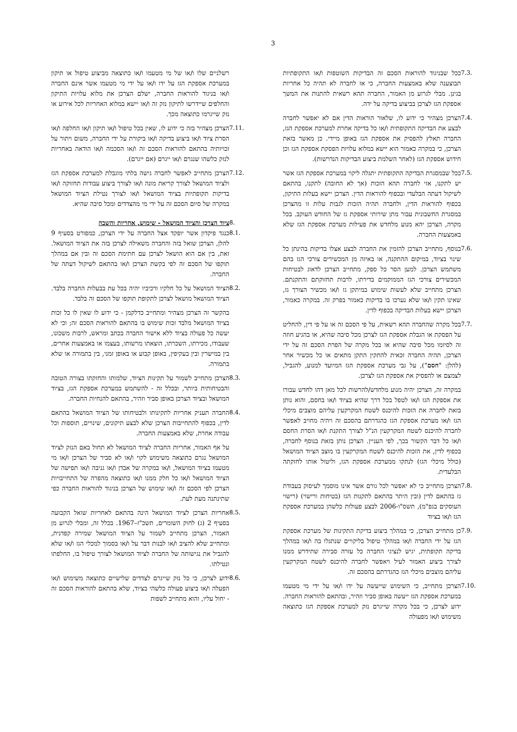3
7.3. ככל שבניגוד להוראות הסכם זה הבדיקות השוטפות ו/או התקופתיות תבוצענה שלא באמצעות החברה, כי אז לחברה לא תהיה כל אחריות בגינן. מבלי לגרוע מן האמור, החברה תהא רשאית להתנות את המשך אספקת הגז לצרכן בביצוע בדיקה על ידה.
7.4. הצרכן מצהיר כי ידוע לו, שלאור הוראות הדין אם לא יאפשר לחברה לבצע את הבדיקה התקופתית ו/או כל בדיקה אחרת למערכת אספקת הגז, החברה תאלץ להפסיק את אספקת הגז באופן מיידי. כן מאשר בזאת הצרכן, כי במקרה כאמור הוא יישא במלוא עלויות הפסקת אספקת הגז וכן חידוש אספקת הגז (לאחר השלמת ביצוע הבדיקות הנדרשות).
7.5. ככל שבמסגרת הבדיקה התקופתית יתגלה ליקוי במערכת אספקת הגז אשר יש לתקנו, אזי לחברה תהא הזכות (אך לא החובה) לתקנו, בהתאם לשיקול דעתה הבלעדי ובכפוף להוראות הדין. הצרכן יישא בעלות התיקון, בכפוף להוראות הדין, ולחברה תהיה הזכות לגבות עלות זו מהצרכן במסגרת החשבונית עבור מתן שירותי אספקת גז של החודש העוקב. בכל מקרה, הצרכן יהא מנוע מלחדש את פעילות מערכת אספקת הגז שלא באמצעות החברה.
7.6. בנוסף, מתחייב הצרכן להזמין את החברה לבצע אצלו בדיקות בהינתן כל שינוי בציוד, במיקום ההתקנה, או באיזה מן המכשירים צורכי הגז בהם משתמש הצרכן. למען הסר כל ספק, מתחייב הצרכן לדאוג לבטיחות המכשירים צורכי הגז הממוקמים בדירתו, לרבות תחזוקתם והתקנתם. הצרכן מתחייב שלא לעשות שימוש במיתקן גז ו/או מכשיר הצורך גז, שאינו תקין ו/או שלא נערכו בו בדיקות כאמור בפרק זה. במקרה כאמור, הצרכן יישא בעלות הבדיקה בכפוף לדין.
7.7. בכל מקרה שהחברה תהא רשאית, על פי הסכם זה או על פי דין, להחליט על הפסקת או הגבלת אספקת הגז לצרכן מכל סיבה שהיא, או בהגיע חוזה זה לסיומו מכל סיבה שהיא או בכל מקרה של הפרת הסכם זה על ידי הצרכן, תהיה החברה זכאית להתקין התקן מתאים או כל מכשיר אחר (להלן: "חסם"), על גבי מערכת אספקת הגז המיועד למנוע, להגביל, לצמצם או להפסיק את אספקת הגז לצרכן.
במקרה זה, הצרכן יהיה מנוע מלחדש/להרשות לכל מאן דהו לחדש עבורו את אספקת הגז ו/או לטפל בכל דרך שהיא בציוד ו/או בחסם, והוא נותן בזאת לחברה את הזכות להיכנס לשטח המקרקעין עליהם מוצבים מיכלי הגז ו/או מערכת אספקת הגז כהגדרתם בהסכם זה ויהיה מחויב לאפשר לחברה להיכנס לשטח המקרקעין הנ"ל לצורך התקנת ו/או הסרת החסם ו/או כל דבר הקשור בכך, לפי העניין. הצרכן נותן בזאת בנוסף לחברה, בכפוף לדין, את הזכות להיכנס לשטח המקרקעין בו מוצב הציוד המושאל (כולל מיכלי הגז) לנתקו ממערכת אספקת הגז, וליטול אותו לחזקתה הבלעדית.
7.8. הצרכן מתחייב כי לא יאפשר לכל גורם אשר אינו מוסמך לעיסוק בעבודת גז בהתאם לדין (ובין היתר בהתאם לתקנות הגז (בטיחות ורישוי) (רישוי העוסקים בגפ"מ), תשס"ו-2006 לבצע פעולות כלשהן במערכת אספקת הגז ו/או בציוד
7.9. כן מתחייב הצרכן, כי במהלך ביצוע בדיקת התקינות של מערכת אספקת הגז על ידי החברה ו/או במהלך טיפול בליקויים שנתגלו בה ו/או במהלך בדיקה תקופתית, יגיש לנציגי החברה כל עזרה סבירה שתידרש ממנו לצורך ביצוע האמור לעיל ויאפשר לחברה להיכנס לשטח המקרקעין עליהם מוצבים מיכלי הגז כהגדרתם בהסכם זה.
7.10. הצרכן מתחייב, כי השימוש שייעשה על ידו ו/או על ידי מי מטעמו במערכת אספקת הגז ייעשה באופן סביר וזהיר, ובהתאם להוראות החברה. ידוע לצרכן, כי בכל מקרה שייגרם נזק למערכת אספקת הגז כתוצאה משימוש ו/או מפעולה
רשלניים שלו ו/או של מי מטעמו ו/או כתוצאה מביצוע טיפול או תיקון במערכת אספקת הגז על ידו ו/או על ידי מי מטעמו אשר אינם החברה ו/או בניגוד להוראות החברה, ישלם הצרכן את מלוא עלויות התיקון והחלפים שיידרשו לתיקון נזק זה ו/או יישא במלוא האחריות לכל אירוע או נזק שייגרמו כתוצאה מכך.
7.11. הצרכן מצהיר בזה כי ידוע לו, שאין בכל טיפול ו/או תיקון ו/או החלפה ו/או הסרת ציוד ו/או ביצוע בדיקה ו/או ביקורת על ידי החברה, משום ויתור על זכויותיה בהתאם להוראות הסכם זה ו/או הסכמה ו/או הודאה באחריות לנזק כלשהו שנגרם ו/או ייגרם (אם ייגרם).
7.12. הצרכן מתחייב לאפשר לחברה גישה בלתי מוגבלת למערכת אספקת הגז ולציוד המושאל לצורך קריאת מונה ו/או לצורך ביצוע עבודות תחזוקה ו/או בדיקות תקופתיות בציוד המושאל ו/או לצורך נטילת הציוד המושאל במקרה של סיום הסכם זה על ידי מי מהצדדים ומכל סיבה שהיא.
8. ציוד הצרכן והציוד המושאל - שימוש, אחריות והשבה
8.1. כנגד פיקדון אשר יופקד אצל החברה על ידי הצרכן, כמפורט בסעיף 9 להלן, הצרכן שואל בזה והחברה משאילה לצרכן בזה את הציוד המושאל. זאת, בין אם הוא הושאל לצרכן עם חתימת הסכם זה ובין אם במהלך תוקפו של הסכם זה לפי בקשת הצרכן ו/או בהתאם לשיקול דעתה של החברה.
8.2. הציוד המושאל על כל חלקיו ורכיביו יהיה בכל עת בבעלות החברה בלבד. הציוד המושאל מושאל לצרכן לתקופת תוקפו של הסכם זה בלבד.
בהקשר זה הצרכן מצהיר ומתחייב כדלקמן - כי ידוע לו שאין לו כל זכות בציוד המושאל מלבד זכות שימוש בו בהתאם להוראות הסכם זה; וכי לא יעשה כל פעולה בציוד ללא אישור החברה בכתב ומראש, לרבות משכונו, שעבודו, מכירתו, השכרתו, הוצאתו מרשותו, בעצמו או באמצעות אחרים, בין במישרין ובין בעקיפין, באופן קבוע או באופן זמני, בין בתמורה או שלא בתמורה.
8.3. הצרכן מתחייב לשמור על תקינות הציוד, שלמותו והחזקתו בצורה הטובה והבטיחותית ביותר, ובכלל זה - להשתמש במערכת אספקת הגז, בציוד המושאל ובציוד הצרכן באופן סביר וזהיר, בהתאם להנחיות החברה.
8.4. החברה תעניק אחריות לתקינותו ולבטיחותו של הציוד המושאל בהתאם לדין, בכפוף להתחייבות הצרכן שלא לבצע תיקונים, שינויים, תוספות וכל עבודה אחרת, שלא באמצעות החברה.
על אף האמור, אחריות החברה לציוד המושאל לא תחול באם הנזק לציוד המושאל נגרם כתוצאה משימוש לקוי ו/או לא סביר של הצרכן ו/או מי מטעמו בציוד המושאל, ו/או במקרה של אבדן ו/או גניבה ו/או תפישה של הציוד המושאל ו/או כל חלק ממנו ו/או כתוצאה מהפרה של התחייבויות הצרכן לפי הסכם זה ו/או שימוש של הצרכן בניגוד להוראות החברה כפי שתינתנה מעת לעת.
8.5. אחריות הצרכן לציוד המושאל הינה בהתאם לאחריות שואל הקבועה בסעיף 2 (ג) לחוק השומרים, תשכ"ז–1967. בכלל זה, ומבלי לגרוע מן האמור, הצרכן מתחייב לשמור על הציוד המושאל שמירה קפדנית, ומתחייב שלא להציב ו/או לבנות דבר על ו/או בסמוך למכלי הגז ו/או שלא להגביל את נגישותה של החברה לציוד המושאל לצורך טיפול בו, החלפתו ונטילתו.
8.6. ידוע לצרכן, כי כל נזק שייגרם לצדדים שלישיים כתוצאה משימוש ו/או הפעלה ו/או ביצוע פעולה כלשהי בציוד, שלא בהתאם להוראות הסכם זה - יחול עליו, והוא מתחייב לשפות